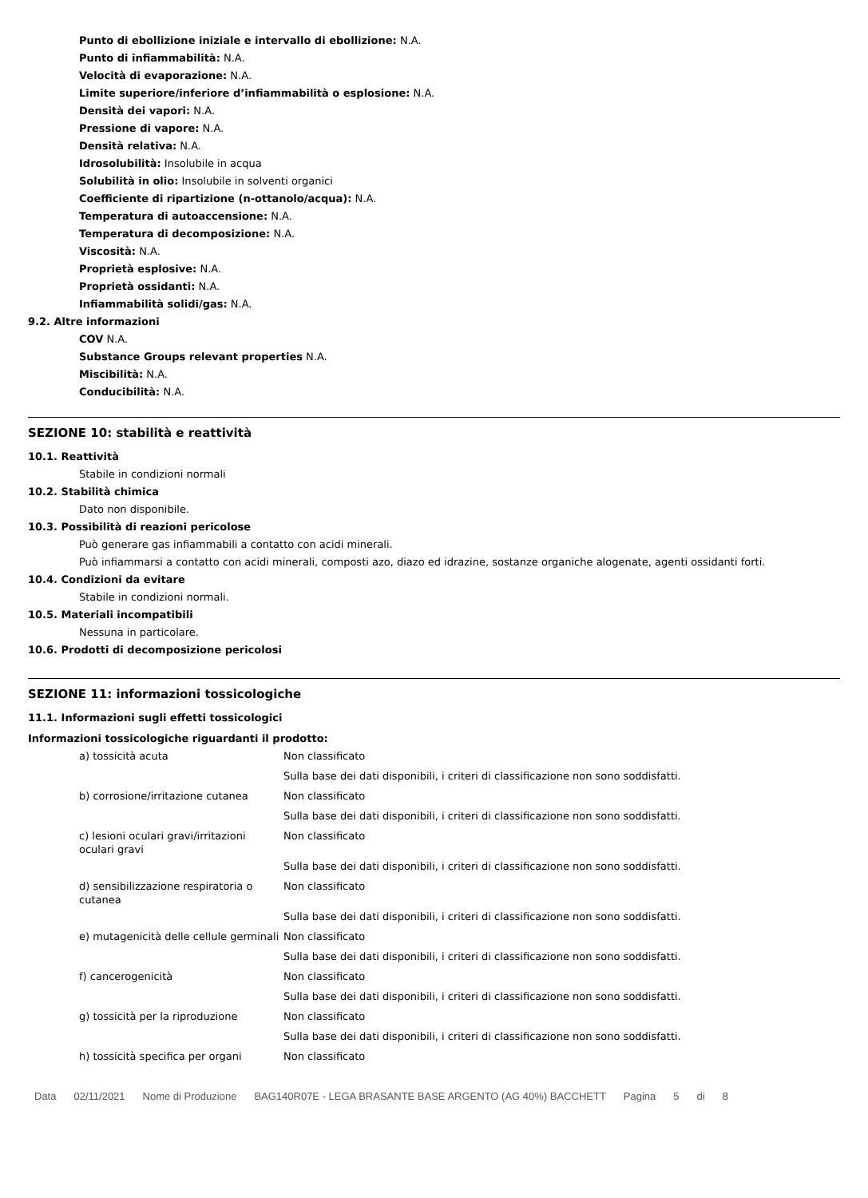Punto di ebollizione iniziale e intervallo di ebollizione: N.A.
Punto di infiammabilità: N.A.
Velocità di evaporazione: N.A.
Limite superiore/inferiore d’infiammabilità o esplosione: N.A.
Densità dei vapori: N.A.
Pressione di vapore: N.A.
Densità relativa: N.A.
Idrosolubilità: Insolubile in acqua
Solubilità in olio: Insolubile in solventi organici
Coefficiente di ripartizione (n-ottanolo/acqua): N.A.
Temperatura di autoaccensione: N.A.
Temperatura di decomposizione: N.A.
Viscosità: N.A.
Proprietà esplosive: N.A.
Proprietà ossidanti: N.A.
Infiammabilità solidi/gas: N.A.
9.2. Altre informazioni
COV N.A.
Substance Groups relevant properties N.A.
Miscibilità: N.A.
Conducibilità: N.A.
SEZIONE 10: stabilità e reattività
10.1. Reattività
Stabile in condizioni normali
10.2. Stabilità chimica
Dato non disponibile.
10.3. Possibilità di reazioni pericolose
Può generare gas infiammabili a contatto con acidi minerali.
Può infiammarsi a contatto con acidi minerali, composti azo, diazo ed idrazine, sostanze organiche alogenate, agenti ossidanti forti.
10.4. Condizioni da evitare
Stabile in condizioni normali.
10.5. Materiali incompatibili
Nessuna in particolare.
10.6. Prodotti di decomposizione pericolosi
SEZIONE 11: informazioni tossicologiche
11.1. Informazioni sugli effetti tossicologici
Informazioni tossicologiche riguardanti il prodotto:
| a) tossicità acuta | Non classificato |
| | Sulla base dei dati disponibili, i criteri di classificazione non sono soddisfatti. |
| b) corrosione/irritazione cutanea | Non classificato |
| | Sulla base dei dati disponibili, i criteri di classificazione non sono soddisfatti. |
| c) lesioni oculari gravi/irritazioni oculari gravi | Non classificato |
| | Sulla base dei dati disponibili, i criteri di classificazione non sono soddisfatti. |
| d) sensibilizzazione respiratoria o cutanea | Non classificato |
| | Sulla base dei dati disponibili, i criteri di classificazione non sono soddisfatti. |
| e) mutagenicità delle cellule germinali | Non classificato |
| | Sulla base dei dati disponibili, i criteri di classificazione non sono soddisfatti. |
| f) cancerogenicità | Non classificato |
| | Sulla base dei dati disponibili, i criteri di classificazione non sono soddisfatti. |
| g) tossicità per la riproduzione | Non classificato |
| | Sulla base dei dati disponibili, i criteri di classificazione non sono soddisfatti. |
| h) tossicità specifica per organi | Non classificato |
Data 02/11/2021 Nome di Produzione BAG140R07E - LEGA BRASANTE BASE ARGENTO (AG 40%) BACCHETT Pagina 5 di 8